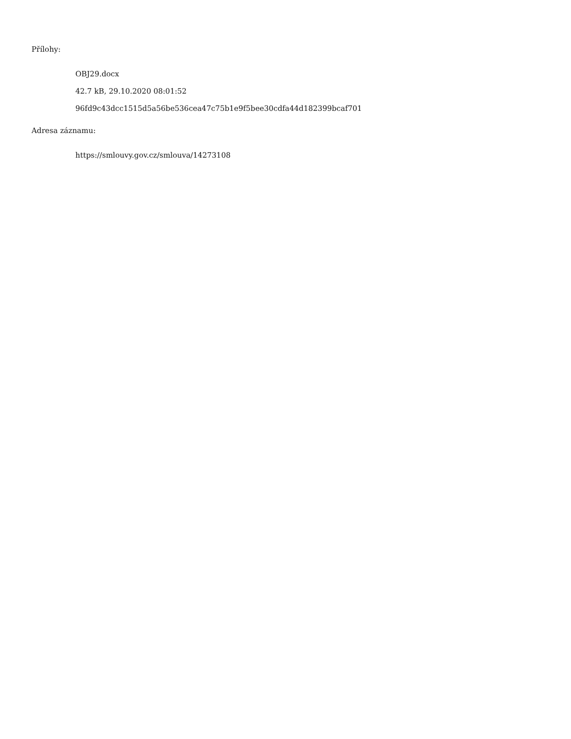Přílohy:
OBJ29.docx
42.7 kB, 29.10.2020 08:01:52
96fd9c43dcc1515d5a56be536cea47c75b1e9f5bee30cdfa44d182399bcaf701
Adresa záznamu:
https://smlouvy.gov.cz/smlouva/14273108